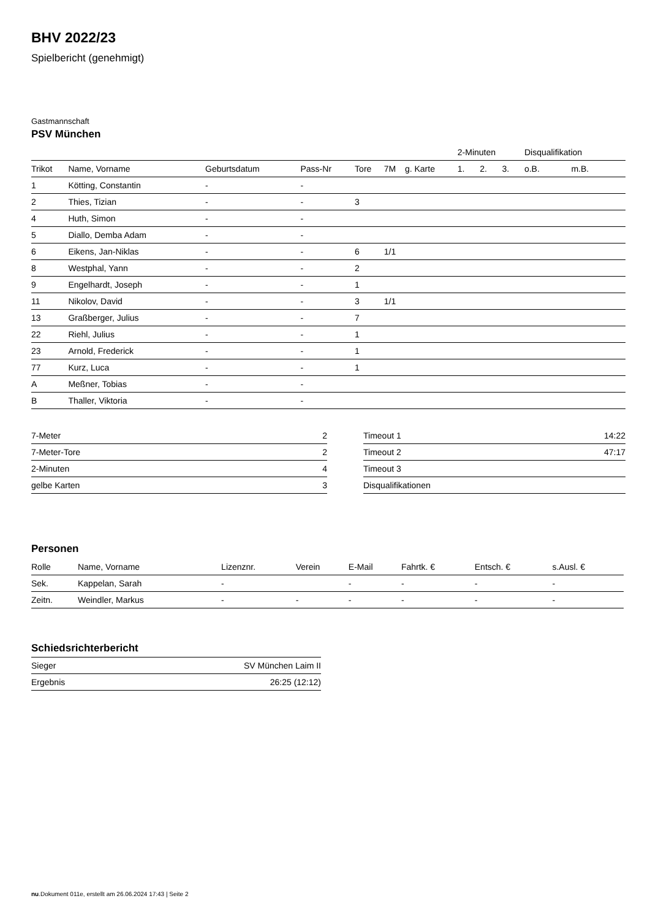BHV 2022/23
Spielbericht (genehmigt)
Gastmannschaft
PSV München
| | | | | | | | 2-Minuten | | | Disqualifikation | |
| --- | --- | --- | --- | --- | --- | --- | --- | --- | --- | --- | --- |
| Trikot | Name, Vorname | Geburtsdatum | Pass-Nr | Tore | 7M | g. Karte | 1. | 2. | 3. | o.B. | m.B. |
| 1 | Kötting, Constantin | - | - | | | | | | | | |
| 2 | Thies, Tizian | - | - | 3 | | | | | | | |
| 4 | Huth, Simon | - | - | | | | | | | | |
| 5 | Diallo, Demba Adam | - | - | | | | | | | | |
| 6 | Eikens, Jan-Niklas | - | - | 6 | 1/1 | | | | | | |
| 8 | Westphal, Yann | - | - | 2 | | | | | | | |
| 9 | Engelhardt, Joseph | - | - | 1 | | | | | | | |
| 11 | Nikolov, David | - | - | 3 | 1/1 | | | | | | |
| 13 | Graßberger, Julius | - | - | 7 | | | | | | | |
| 22 | Riehl, Julius | - | - | 1 | | | | | | | |
| 23 | Arnold, Frederick | - | - | 1 | | | | | | | |
| 77 | Kurz, Luca | - | - | 1 | | | | | | | |
| A | Meßner, Tobias | - | - | | | | | | | | |
| B | Thaller, Viktoria | - | - | | | | | | | | |
| 7-Meter | 2 |
| 7-Meter-Tore | 2 |
| 2-Minuten | 4 |
| gelbe Karten | 3 |
| Timeout 1 | 14:22 |
| Timeout 2 | 47:17 |
| Timeout 3 | |
| Disqualifikationen | |
Personen
| Rolle | Name, Vorname | Lizenznr. | Verein | E-Mail | Fahrtk. € | Entsch. € | s.Ausl. € |
| --- | --- | --- | --- | --- | --- | --- | --- |
| Sek. | Kappelan, Sarah | - | | - | - | - | - |
| Zeitn. | Weindler, Markus | - | - | - | - | - | - |
Schiedsrichterbericht
| Sieger | SV München Laim II |
| Ergebnis | 26:25 (12:12) |
nu.Dokument 011e, erstellt am 26.06.2024 17:43 | Seite 2